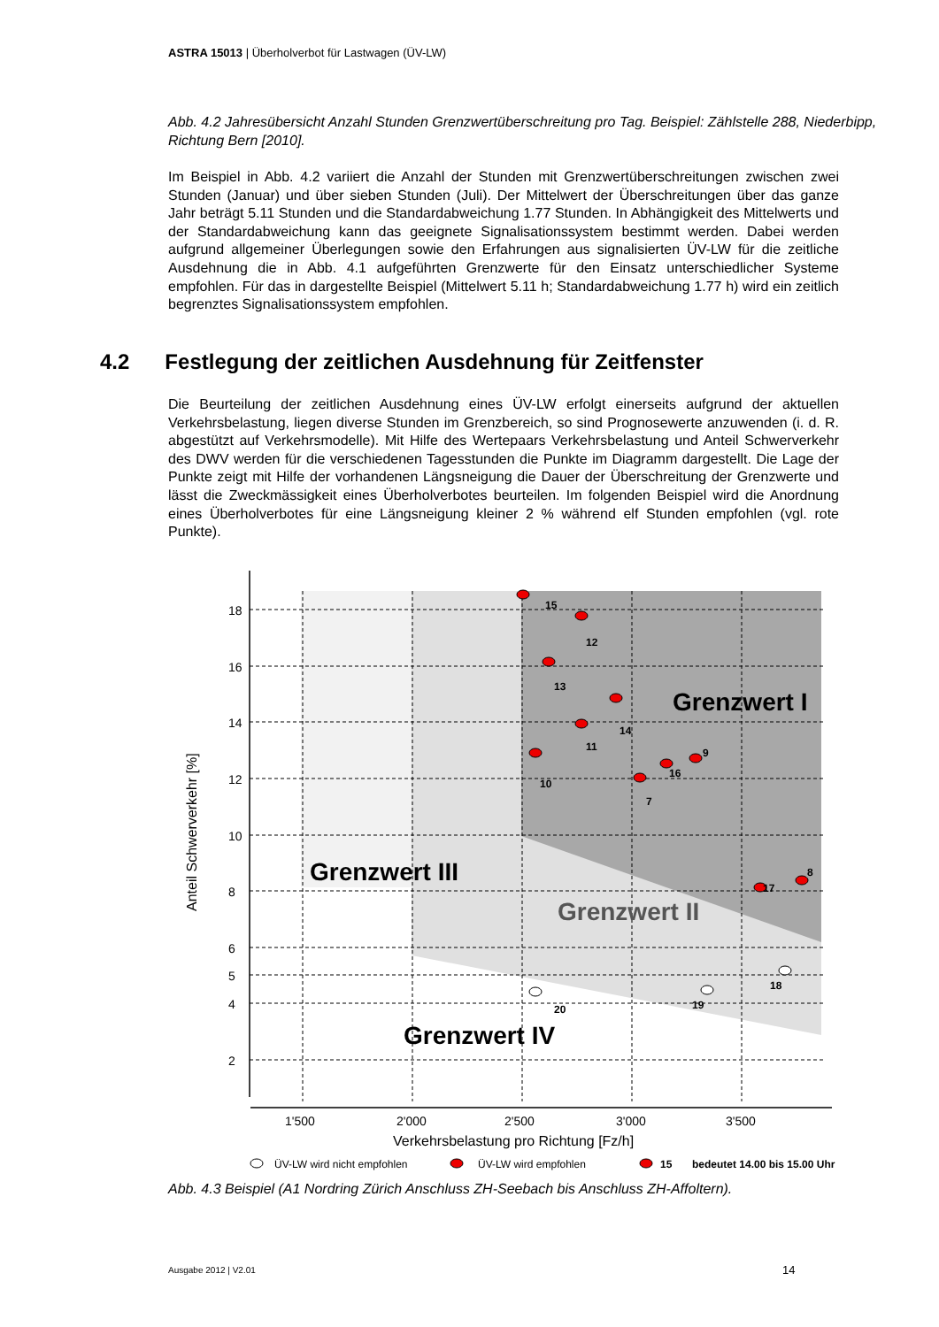ASTRA 15013 | Überholverbot für Lastwagen (ÜV-LW)
Abb. 4.2 Jahresübersicht Anzahl Stunden Grenzwertüberschreitung pro Tag. Beispiel: Zählstelle 288, Niederbipp, Richtung Bern [2010].
Im Beispiel in Abb. 4.2 variiert die Anzahl der Stunden mit Grenzwertüberschreitungen zwischen zwei Stunden (Januar) und über sieben Stunden (Juli). Der Mittelwert der Überschreitungen über das ganze Jahr beträgt 5.11 Stunden und die Standardabweichung 1.77 Stunden. In Abhängigkeit des Mittelwerts und der Standardabweichung kann das geeignete Signalisationssystem bestimmt werden. Dabei werden aufgrund allgemeiner Überlegungen sowie den Erfahrungen aus signalisierten ÜV-LW für die zeitliche Ausdehnung die in Abb. 4.1 aufgeführten Grenzwerte für den Einsatz unterschiedlicher Systeme empfohlen. Für das in dargestellte Beispiel (Mittelwert 5.11 h; Standardabweichung 1.77 h) wird ein zeitlich begrenztes Signalisationssystem empfohlen.
4.2 Festlegung der zeitlichen Ausdehnung für Zeitfenster
Die Beurteilung der zeitlichen Ausdehnung eines ÜV-LW erfolgt einerseits aufgrund der aktuellen Verkehrsbelastung, liegen diverse Stunden im Grenzbereich, so sind Prognosewerte anzuwenden (i. d. R. abgestützt auf Verkehrsmodelle). Mit Hilfe des Wertepaars Verkehrsbelastung und Anteil Schwerverkehr des DWV werden für die verschiedenen Tagesstunden die Punkte im Diagramm dargestellt. Die Lage der Punkte zeigt mit Hilfe der vorhandenen Längsneigung die Dauer der Überschreitung der Grenzwerte und lässt die Zweckmässigkeit eines Überholverbotes beurteilen. Im folgenden Beispiel wird die Anordnung eines Überholverbotes für eine Längsneigung kleiner 2 % während elf Stunden empfohlen (vgl. rote Punkte).
18
16
14
12
10
8
6
5
4
2
1'500
2'000
2'500
3'000
3'500
Verkehrsbelastung pro Richtung [Fz/h]
Anteil Schwerverkehr [%]
Grenzwert I
Grenzwert II
Grenzwert III
Grenzwert IV
15
12
13
14
11
10
7
16
9
17
8
20
19
18
ÜV-LW wird nicht empfohlen
ÜV-LW wird empfohlen
15
bedeutet 14.00 bis 15.00 Uhr
Abb. 4.3 Beispiel (A1 Nordring Zürich Anschluss ZH-Seebach bis Anschluss ZH-Affoltern).
Ausgabe 2012 | V2.01 14